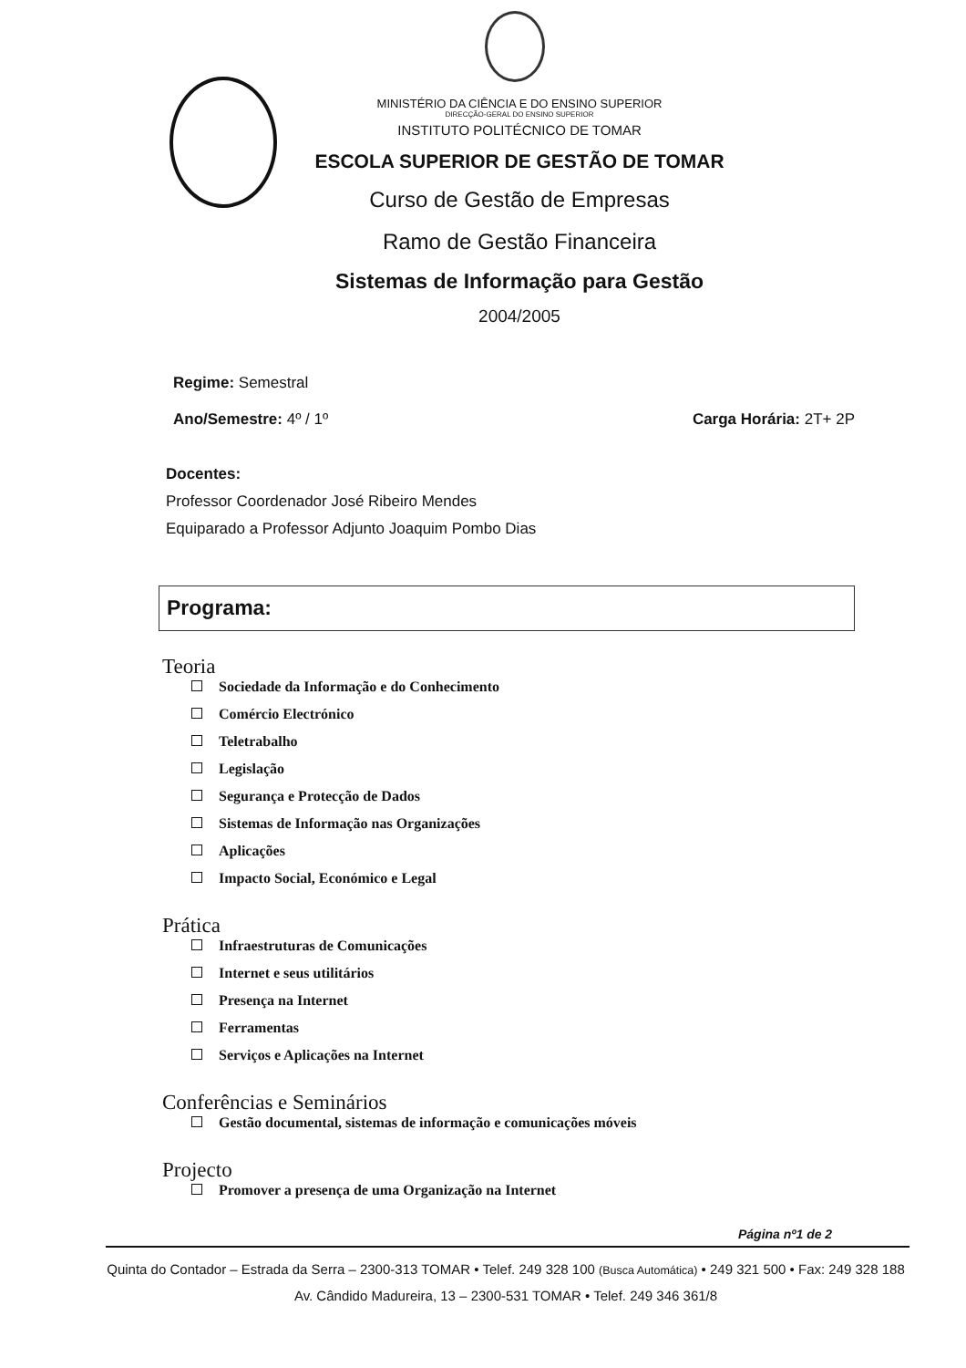MINISTÉRIO DA CIÊNCIA E DO ENSINO SUPERIOR
DIRECÇÃO-GERAL DO ENSINO SUPERIOR
INSTITUTO POLITÉCNICO DE TOMAR
ESCOLA SUPERIOR DE GESTÃO DE TOMAR
Curso de Gestão de Empresas
Ramo de Gestão Financeira
Sistemas de Informação para Gestão
2004/2005
Regime: Semestral
Ano/Semestre: 4º / 1º Carga Horária: 2T+ 2P
Docentes:
Professor Coordenador José Ribeiro Mendes
Equiparado a Professor Adjunto Joaquim Pombo Dias
Programa:
Teoria
Sociedade da Informação e do Conhecimento
Comércio Electrónico
Teletrabalho
Legislação
Segurança e Protecção de Dados
Sistemas de Informação nas Organizações
Aplicações
Impacto Social, Económico e Legal
Prática
Infraestruturas de Comunicações
Internet e seus utilitários
Presença na Internet
Ferramentas
Serviços e Aplicações na Internet
Conferências e Seminários
Gestão documental, sistemas de informação e comunicações móveis
Projecto
Promover a presença de uma Organização na Internet
Página nº1 de 2
Quinta do Contador – Estrada da Serra – 2300-313 TOMAR • Telef. 249 328 100 (Busca Automática) • 249 321 500 • Fax: 249 328 188
Av. Cândido Madureira, 13 – 2300-531 TOMAR • Telef. 249 346 361/8